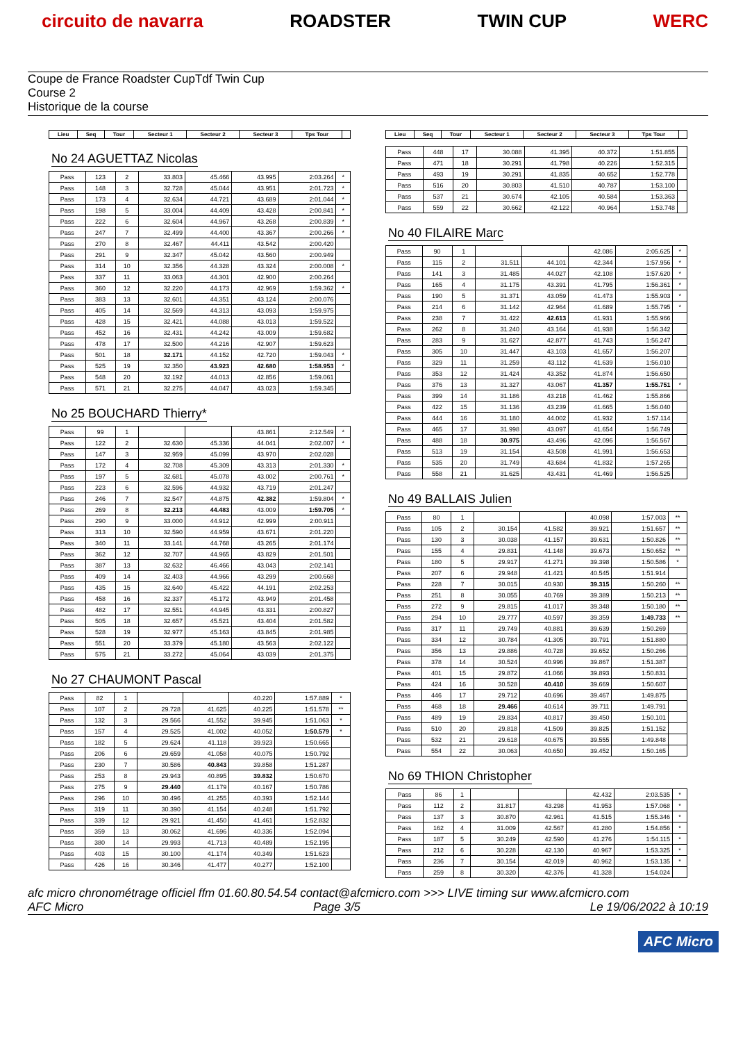circuito de navarra ROADSTER TWIN CUP WERC
Coupe de France Roadster CupTdf Twin Cup
Course 2
Historique de la course
| Lieu | Seq | Tour | Secteur 1 | Secteur 2 | Secteur 3 | Tps Tour | |
| --- | --- | --- | --- | --- | --- | --- | --- |
No 24 AGUETTAZ Nicolas
| Pass | 123 | 2 | 33.803 | 45.466 | 43.995 | 2:03.264 | * |
| Pass | 148 | 3 | 32.728 | 45.044 | 43.951 | 2:01.723 | * |
| Pass | 173 | 4 | 32.634 | 44.721 | 43.689 | 2:01.044 | * |
| Pass | 198 | 5 | 33.004 | 44.409 | 43.428 | 2:00.841 | * |
| Pass | 222 | 6 | 32.604 | 44.967 | 43.268 | 2:00.839 | * |
| Pass | 247 | 7 | 32.499 | 44.400 | 43.367 | 2:00.266 | * |
| Pass | 270 | 8 | 32.467 | 44.411 | 43.542 | 2:00.420 | |
| Pass | 291 | 9 | 32.347 | 45.042 | 43.560 | 2:00.949 | |
| Pass | 314 | 10 | 32.356 | 44.328 | 43.324 | 2:00.008 | * |
| Pass | 337 | 11 | 33.063 | 44.301 | 42.900 | 2:00.264 | |
| Pass | 360 | 12 | 32.220 | 44.173 | 42.969 | 1:59.362 | * |
| Pass | 383 | 13 | 32.601 | 44.351 | 43.124 | 2:00.076 | |
| Pass | 405 | 14 | 32.569 | 44.313 | 43.093 | 1:59.975 | |
| Pass | 428 | 15 | 32.421 | 44.088 | 43.013 | 1:59.522 | |
| Pass | 452 | 16 | 32.431 | 44.242 | 43.009 | 1:59.682 | |
| Pass | 478 | 17 | 32.500 | 44.216 | 42.907 | 1:59.623 | |
| Pass | 501 | 18 | 32.171 | 44.152 | 42.720 | 1:59.043 | * |
| Pass | 525 | 19 | 32.350 | 43.923 | 42.680 | 1:58.953 | * |
| Pass | 548 | 20 | 32.192 | 44.013 | 42.856 | 1:59.061 | |
| Pass | 571 | 21 | 32.275 | 44.047 | 43.023 | 1:59.345 | |
No 25 BOUCHARD Thierry*
| Pass | 99 | 1 | | | 43.861 | 2:12.549 | * |
| Pass | 122 | 2 | 32.630 | 45.336 | 44.041 | 2:02.007 | * |
| Pass | 147 | 3 | 32.959 | 45.099 | 43.970 | 2:02.028 | |
| Pass | 172 | 4 | 32.708 | 45.309 | 43.313 | 2:01.330 | * |
| Pass | 197 | 5 | 32.681 | 45.078 | 43.002 | 2:00.761 | * |
| Pass | 223 | 6 | 32.596 | 44.932 | 43.719 | 2:01.247 | |
| Pass | 246 | 7 | 32.547 | 44.875 | 42.382 | 1:59.804 | * |
| Pass | 269 | 8 | 32.213 | 44.483 | 43.009 | 1:59.705 | * |
| Pass | 290 | 9 | 33.000 | 44.912 | 42.999 | 2:00.911 | |
| Pass | 313 | 10 | 32.590 | 44.959 | 43.671 | 2:01.220 | |
| Pass | 340 | 11 | 33.141 | 44.768 | 43.265 | 2:01.174 | |
| Pass | 362 | 12 | 32.707 | 44.965 | 43.829 | 2:01.501 | |
| Pass | 387 | 13 | 32.632 | 46.466 | 43.043 | 2:02.141 | |
| Pass | 409 | 14 | 32.403 | 44.966 | 43.299 | 2:00.668 | |
| Pass | 435 | 15 | 32.640 | 45.422 | 44.191 | 2:02.253 | |
| Pass | 458 | 16 | 32.337 | 45.172 | 43.949 | 2:01.458 | |
| Pass | 482 | 17 | 32.551 | 44.945 | 43.331 | 2:00.827 | |
| Pass | 505 | 18 | 32.657 | 45.521 | 43.404 | 2:01.582 | |
| Pass | 528 | 19 | 32.977 | 45.163 | 43.845 | 2:01.985 | |
| Pass | 551 | 20 | 33.379 | 45.180 | 43.563 | 2:02.122 | |
| Pass | 575 | 21 | 33.272 | 45.064 | 43.039 | 2:01.375 | |
No 27 CHAUMONT Pascal
| Pass | 82 | 1 | | | 40.220 | 1:57.889 | * |
| Pass | 107 | 2 | 29.728 | 41.625 | 40.225 | 1:51.578 | ** |
| Pass | 132 | 3 | 29.566 | 41.552 | 39.945 | 1:51.063 | * |
| Pass | 157 | 4 | 29.525 | 41.002 | 40.052 | 1:50.579 | * |
| Pass | 182 | 5 | 29.624 | 41.118 | 39.923 | 1:50.665 | |
| Pass | 206 | 6 | 29.659 | 41.058 | 40.075 | 1:50.792 | |
| Pass | 230 | 7 | 30.586 | 40.843 | 39.858 | 1:51.287 | |
| Pass | 253 | 8 | 29.943 | 40.895 | 39.832 | 1:50.670 | |
| Pass | 275 | 9 | 29.440 | 41.179 | 40.167 | 1:50.786 | |
| Pass | 296 | 10 | 30.496 | 41.255 | 40.393 | 1:52.144 | |
| Pass | 319 | 11 | 30.390 | 41.154 | 40.248 | 1:51.792 | |
| Pass | 339 | 12 | 29.921 | 41.450 | 41.461 | 1:52.832 | |
| Pass | 359 | 13 | 30.062 | 41.696 | 40.336 | 1:52.094 | |
| Pass | 380 | 14 | 29.993 | 41.713 | 40.489 | 1:52.195 | |
| Pass | 403 | 15 | 30.100 | 41.174 | 40.349 | 1:51.623 | |
| Pass | 426 | 16 | 30.346 | 41.477 | 40.277 | 1:52.100 | |
| Lieu | Seq | Tour | Secteur 1 | Secteur 2 | Secteur 3 | Tps Tour | |
| --- | --- | --- | --- | --- | --- | --- | --- |
| Pass | 448 | 17 | 30.088 | 41.395 | 40.372 | 1:51.855 | |
| Pass | 471 | 18 | 30.291 | 41.798 | 40.226 | 1:52.315 | |
| Pass | 493 | 19 | 30.291 | 41.835 | 40.652 | 1:52.778 | |
| Pass | 516 | 20 | 30.803 | 41.510 | 40.787 | 1:53.100 | |
| Pass | 537 | 21 | 30.674 | 42.105 | 40.584 | 1:53.363 | |
| Pass | 559 | 22 | 30.662 | 42.122 | 40.964 | 1:53.748 | |
No 40 FILAIRE Marc
| Pass | 90 | 1 | | | 42.086 | 2:05.625 | * |
| Pass | 115 | 2 | 31.511 | 44.101 | 42.344 | 1:57.956 | * |
| Pass | 141 | 3 | 31.485 | 44.027 | 42.108 | 1:57.620 | * |
| Pass | 165 | 4 | 31.175 | 43.391 | 41.795 | 1:56.361 | * |
| Pass | 190 | 5 | 31.371 | 43.059 | 41.473 | 1:55.903 | * |
| Pass | 214 | 6 | 31.142 | 42.964 | 41.689 | 1:55.795 | * |
| Pass | 238 | 7 | 31.422 | 42.613 | 41.931 | 1:55.966 | |
| Pass | 262 | 8 | 31.240 | 43.164 | 41.938 | 1:56.342 | |
| Pass | 283 | 9 | 31.627 | 42.877 | 41.743 | 1:56.247 | |
| Pass | 305 | 10 | 31.447 | 43.103 | 41.657 | 1:56.207 | |
| Pass | 329 | 11 | 31.259 | 43.112 | 41.639 | 1:56.010 | |
| Pass | 353 | 12 | 31.424 | 43.352 | 41.874 | 1:56.650 | |
| Pass | 376 | 13 | 31.327 | 43.067 | 41.357 | 1:55.751 | * |
| Pass | 399 | 14 | 31.186 | 43.218 | 41.462 | 1:55.866 | |
| Pass | 422 | 15 | 31.136 | 43.239 | 41.665 | 1:56.040 | |
| Pass | 444 | 16 | 31.180 | 44.002 | 41.932 | 1:57.114 | |
| Pass | 465 | 17 | 31.998 | 43.097 | 41.654 | 1:56.749 | |
| Pass | 488 | 18 | 30.975 | 43.496 | 42.096 | 1:56.567 | |
| Pass | 513 | 19 | 31.154 | 43.508 | 41.991 | 1:56.653 | |
| Pass | 535 | 20 | 31.749 | 43.684 | 41.832 | 1:57.265 | |
| Pass | 558 | 21 | 31.625 | 43.431 | 41.469 | 1:56.525 | |
No 49 BALLAIS Julien
| Pass | 80 | 1 | | | 40.098 | 1:57.003 | ** |
| Pass | 105 | 2 | 30.154 | 41.582 | 39.921 | 1:51.657 | ** |
| Pass | 130 | 3 | 30.038 | 41.157 | 39.631 | 1:50.826 | ** |
| Pass | 155 | 4 | 29.831 | 41.148 | 39.673 | 1:50.652 | ** |
| Pass | 180 | 5 | 29.917 | 41.271 | 39.398 | 1:50.586 | * |
| Pass | 207 | 6 | 29.948 | 41.421 | 40.545 | 1:51.914 | |
| Pass | 228 | 7 | 30.015 | 40.930 | 39.315 | 1:50.260 | ** |
| Pass | 251 | 8 | 30.055 | 40.769 | 39.389 | 1:50.213 | ** |
| Pass | 272 | 9 | 29.815 | 41.017 | 39.348 | 1:50.180 | ** |
| Pass | 294 | 10 | 29.777 | 40.597 | 39.359 | 1:49.733 | ** |
| Pass | 317 | 11 | 29.749 | 40.881 | 39.639 | 1:50.269 | |
| Pass | 334 | 12 | 30.784 | 41.305 | 39.791 | 1:51.880 | |
| Pass | 356 | 13 | 29.886 | 40.728 | 39.652 | 1:50.266 | |
| Pass | 378 | 14 | 30.524 | 40.996 | 39.867 | 1:51.387 | |
| Pass | 401 | 15 | 29.872 | 41.066 | 39.893 | 1:50.831 | |
| Pass | 424 | 16 | 30.528 | 40.410 | 39.669 | 1:50.607 | |
| Pass | 446 | 17 | 29.712 | 40.696 | 39.467 | 1:49.875 | |
| Pass | 468 | 18 | 29.466 | 40.614 | 39.711 | 1:49.791 | |
| Pass | 489 | 19 | 29.834 | 40.817 | 39.450 | 1:50.101 | |
| Pass | 510 | 20 | 29.818 | 41.509 | 39.825 | 1:51.152 | |
| Pass | 532 | 21 | 29.618 | 40.675 | 39.555 | 1:49.848 | |
| Pass | 554 | 22 | 30.063 | 40.650 | 39.452 | 1:50.165 | |
No 69 THION Christopher
| Pass | 86 | 1 | | | 42.432 | 2:03.535 | * |
| Pass | 112 | 2 | 31.817 | 43.298 | 41.953 | 1:57.068 | * |
| Pass | 137 | 3 | 30.870 | 42.961 | 41.515 | 1:55.346 | * |
| Pass | 162 | 4 | 31.009 | 42.567 | 41.280 | 1:54.856 | * |
| Pass | 187 | 5 | 30.249 | 42.590 | 41.276 | 1:54.115 | * |
| Pass | 212 | 6 | 30.228 | 42.130 | 40.967 | 1:53.325 | * |
| Pass | 236 | 7 | 30.154 | 42.019 | 40.962 | 1:53.135 | * |
| Pass | 259 | 8 | 30.320 | 42.376 | 41.328 | 1:54.024 | |
afc micro chronométrage officiel ffm 01.60.80.54.54 contact@afcmicro.com >>> LIVE timing sur www.afcmicro.com
AFC Micro Page 3/5 Le 19/06/2022 à 10:19
AFC Micro